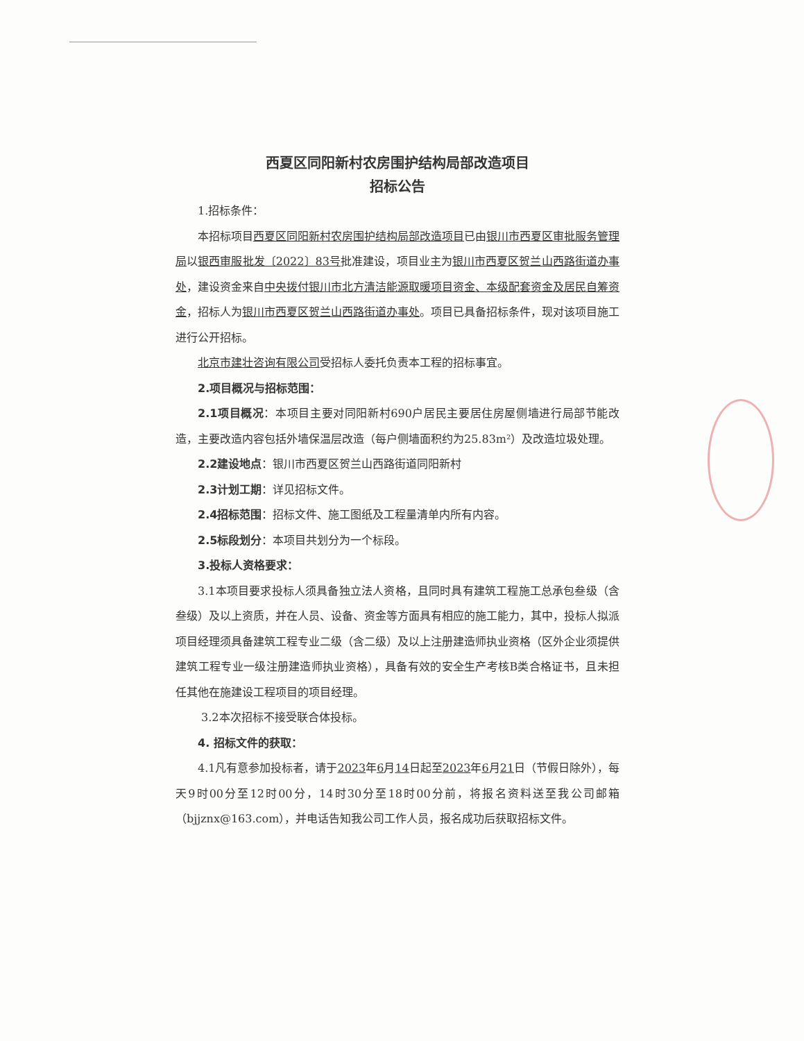西夏区同阳新村农房围护结构局部改造项目
招标公告
1.招标条件：
本招标项目西夏区同阳新村农房围护结构局部改造项目已由银川市西夏区审批服务管理局以银西审服批发〔2022〕83号批准建设，项目业主为银川市西夏区贺兰山西路街道办事处，建设资金来自中央拨付银川市北方清洁能源取暖项目资金、本级配套资金及居民自筹资金，招标人为银川市西夏区贺兰山西路街道办事处。项目已具备招标条件，现对该项目施工进行公开招标。
北京市建壮咨询有限公司受招标人委托负责本工程的招标事宜。
2.项目概况与招标范围：
2.1项目概况：本项目主要对同阳新村690户居民主要居住房屋侧墙进行局部节能改造，主要改造内容包括外墙保温层改造（每户侧墙面积约为25.83m²）及改造垃圾处理。
2.2建设地点：银川市西夏区贺兰山西路街道同阳新村
2.3计划工期：详见招标文件。
2.4招标范围：招标文件、施工图纸及工程量清单内所有内容。
2.5标段划分：本项目共划分为一个标段。
3.投标人资格要求：
3.1本项目要求投标人须具备独立法人资格，且同时具有建筑工程施工总承包叁级（含叁级）及以上资质，并在人员、设备、资金等方面具有相应的施工能力，其中，投标人拟派项目经理须具备建筑工程专业二级（含二级）及以上注册建造师执业资格（区外企业须提供建筑工程专业一级注册建造师执业资格），具备有效的安全生产考核B类合格证书，且未担任其他在施建设工程项目的项目经理。
3.2本次招标不接受联合体投标。
4. 招标文件的获取：
4.1凡有意参加投标者，请于2023年6月14日起至2023年6月21日（节假日除外），每天9时00分至12时00分，14时30分至18时00分前，将报名资料送至我公司邮箱（bjjznx@163.com），并电话告知我公司工作人员，报名成功后获取招标文件。